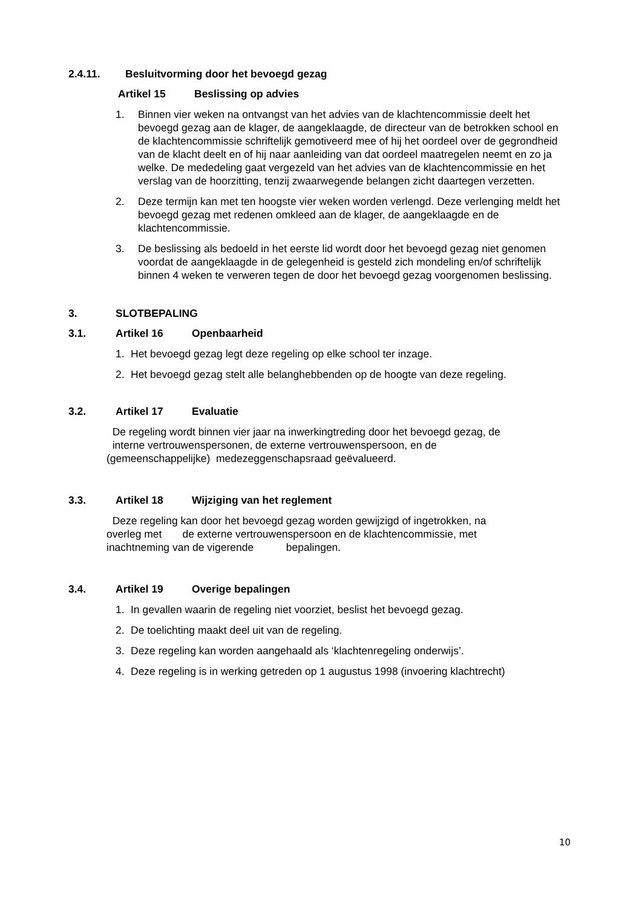2.4.11. Besluitvorming door het bevoegd gezag
Artikel 15 Beslissing op advies
1. Binnen vier weken na ontvangst van het advies van de klachtencommissie deelt het bevoegd gezag aan de klager, de aangeklaagde, de directeur van de betrokken school en de klachtencommissie schriftelijk gemotiveerd mee of hij het oordeel over de gegrondheid van de klacht deelt en of hij naar aanleiding van dat oordeel maatregelen neemt en zo ja welke. De mededeling gaat vergezeld van het advies van de klachtencommissie en het verslag van de hoorzitting, tenzij zwaarwegende belangen zicht daartegen verzetten.
2. Deze termijn kan met ten hoogste vier weken worden verlengd. Deze verlenging meldt het bevoegd gezag met redenen omkleed aan de klager, de aangeklaagde en de klachtencommissie.
3. De beslissing als bedoeld in het eerste lid wordt door het bevoegd gezag niet genomen voordat de aangeklaagde in de gelegenheid is gesteld zich mondeling en/of schriftelijk binnen 4 weken te verweren tegen de door het bevoegd gezag voorgenomen beslissing.
3. SLOTBEPALING
3.1. Artikel 16 Openbaarheid
1. Het bevoegd gezag legt deze regeling op elke school ter inzage.
2. Het bevoegd gezag stelt alle belanghebbenden op de hoogte van deze regeling.
3.2. Artikel 17 Evaluatie
De regeling wordt binnen vier jaar na inwerkingtreding door het bevoegd gezag, de
interne vertrouwenspersonen, de externe vertrouwenspersoon, en de
(gemeenschappelijke) medezeggenschapsraad geëvalueerd.
3.3. Artikel 18 Wijziging van het reglement
Deze regeling kan door het bevoegd gezag worden gewijzigd of ingetrokken, na
overleg met de externe vertrouwenspersoon en de klachtencommissie, met
inachtneming van de vigerende bepalingen.
3.4. Artikel 19 Overige bepalingen
1. In gevallen waarin de regeling niet voorziet, beslist het bevoegd gezag.
2. De toelichting maakt deel uit van de regeling.
3. Deze regeling kan worden aangehaald als ‘klachtenregeling onderwijs’.
4. Deze regeling is in werking getreden op 1 augustus 1998 (invoering klachtrecht)
10